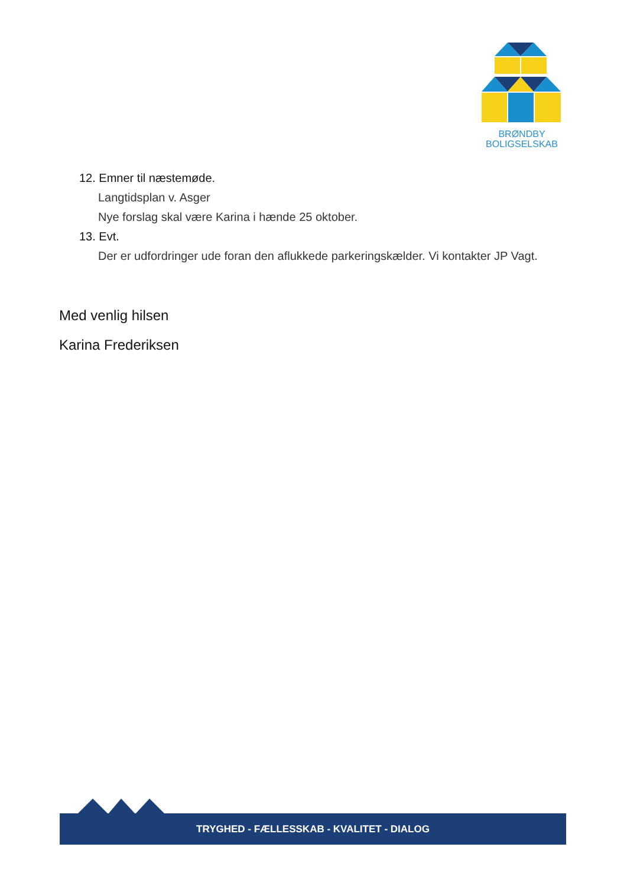BRØNDBY
BOLIGSELSKAB
12. Emner til næstemøde.
Langtidsplan v. Asger
Nye forslag skal være Karina i hænde 25 oktober.
13. Evt.
Der er udfordringer ude foran den aflukkede parkeringskælder. Vi kontakter JP Vagt.
Med venlig hilsen
Karina Frederiksen
TRYGHED - FÆLLESSKAB - KVALITET - DIALOG